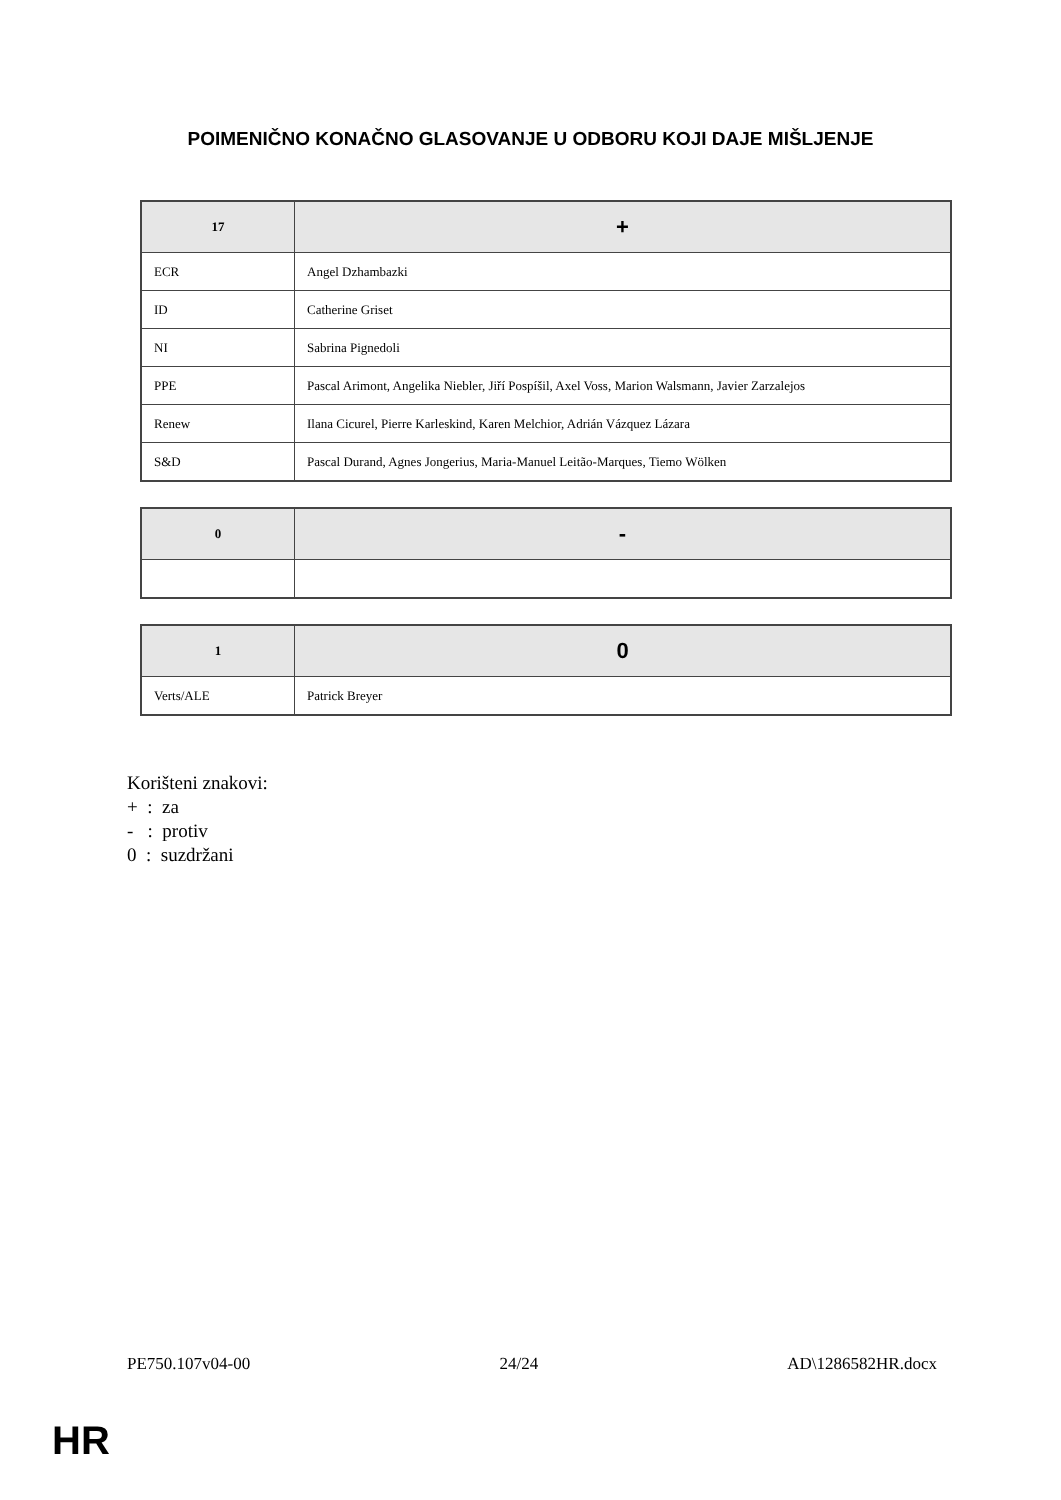POIMENIČNO KONAČNO GLASOVANJE U ODBORU KOJI DAJE MIŠLJENJE
| 17 | + |
| --- | --- |
| ECR | Angel Dzhambazki |
| ID | Catherine Griset |
| NI | Sabrina Pignedoli |
| PPE | Pascal Arimont, Angelika Niebler, Jiří Pospíšil, Axel Voss, Marion Walsmann, Javier Zarzalejos |
| Renew | Ilana Cicurel, Pierre Karleskind, Karen Melchior, Adrián Vázquez Lázara |
| S&D | Pascal Durand, Agnes Jongerius, Maria-Manuel Leitão-Marques, Tiemo Wölken |
| 0 | - |
| --- | --- |
| 1 | 0 |
| --- | --- |
| Verts/ALE | Patrick Breyer |
Korišteni znakovi:
+ : za
- : protiv
0 : suzdržani
PE750.107v04-00 24/24 AD\1286582HR.docx
HR